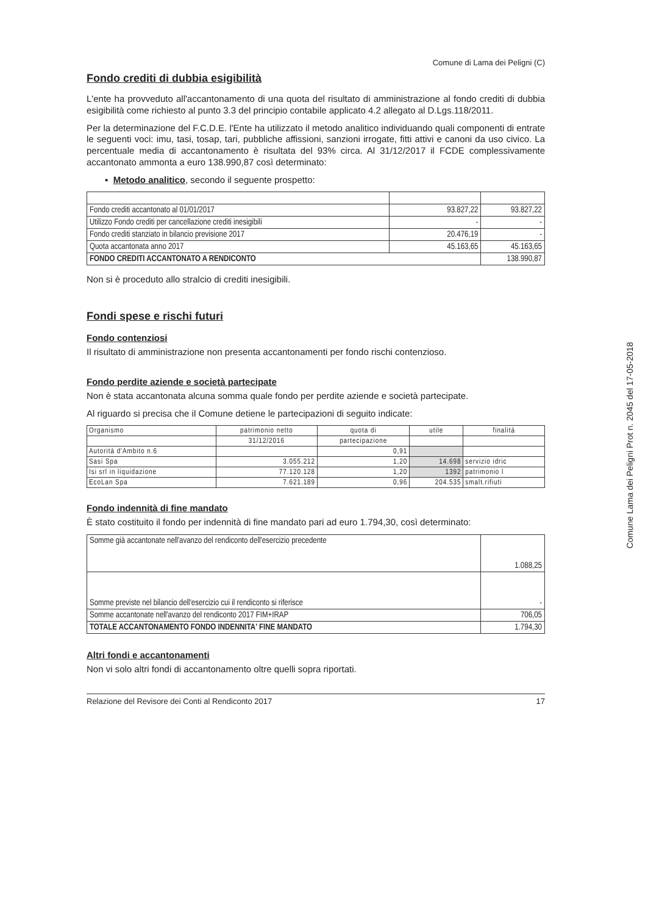Comune di Lama dei Peligni (C)
Fondo crediti di dubbia esigibilità
L'ente ha provveduto all'accantonamento di una quota del risultato di amministrazione al fondo crediti di dubbia esigibilità come richiesto al punto 3.3 del principio contabile applicato 4.2 allegato al D.Lgs.118/2011.
Per la determinazione del F.C.D.E. l'Ente ha utilizzato il metodo analitico individuando quali componenti di entrate le seguenti voci: imu, tasi, tosap, tari, pubbliche affissioni, sanzioni irrogate, fitti attivi e canoni da uso civico. La percentuale media di accantonamento è risultata del 93% circa. Al 31/12/2017 il FCDE complessivamente accantonato ammonta a euro 138.990,87 così determinato:
▪ Metodo analitico, secondo il seguente prospetto:
| Fondo crediti accantonato al 01/01/2017 | 93.827,22 | 93.827,22 |
| Utilizzo Fondo crediti per cancellazione crediti inesigibili | - | - |
| Fondo crediti stanziato in bilancio previsione 2017 | 20.476,19 | - |
| Quota accantonata anno 2017 | 45.163,65 | 45.163,65 |
| FONDO CREDITI ACCANTONATO A RENDICONTO | | 138.990,87 |
Non si è proceduto allo stralcio di crediti inesigibili.
Fondi spese e rischi futuri
Fondo contenziosi
Il risultato di amministrazione non presenta accantonamenti per fondo rischi contenzioso.
Fondo perdite aziende e società partecipate
Non è stata accantonata alcuna somma quale fondo per perdite aziende e società partecipate.
Al riguardo si precisa che il Comune detiene le partecipazioni di seguito indicate:
| Organismo | patrimonio netto | quota di | utile | finalità |
| | 31/12/2016 | partecipazione | | |
| Autorità d'Ambito n.6 | | 0,91 | | |
| Sasi Spa | 3.055.212 | 1,20 | 14.698 | servizio idric |
| Isi srl in liquidazione | 77.120.128 | 1,20 | 1392 | patrimonio l |
| EcoLan Spa | 7.621.189 | 0,96 | 204.535 | smalt.rifiuti |
Fondo indennità di fine mandato
È stato costituito il fondo per indennità di fine mandato pari ad euro 1.794,30, così determinato:
| Somme già accantonate nell'avanzo del rendiconto dell'esercizio precedente | 1.088,25 |
| Somme previste nel bilancio dell'esercizio cui il rendiconto si riferisce | - |
| Somme accantonate nell'avanzo del rendiconto 2017 FIM+IRAP | 706,05 |
| TOTALE ACCANTONAMENTO FONDO INDENNITA' FINE MANDATO | 1.794,30 |
Altri fondi e accantonamenti
Non vi solo altri fondi di accantonamento oltre quelli sopra riportati.
Relazione del Revisore dei Conti al Rendiconto 2017 17
Comune Lama dei Peligni Prot n. 2045 del 17-05-2018